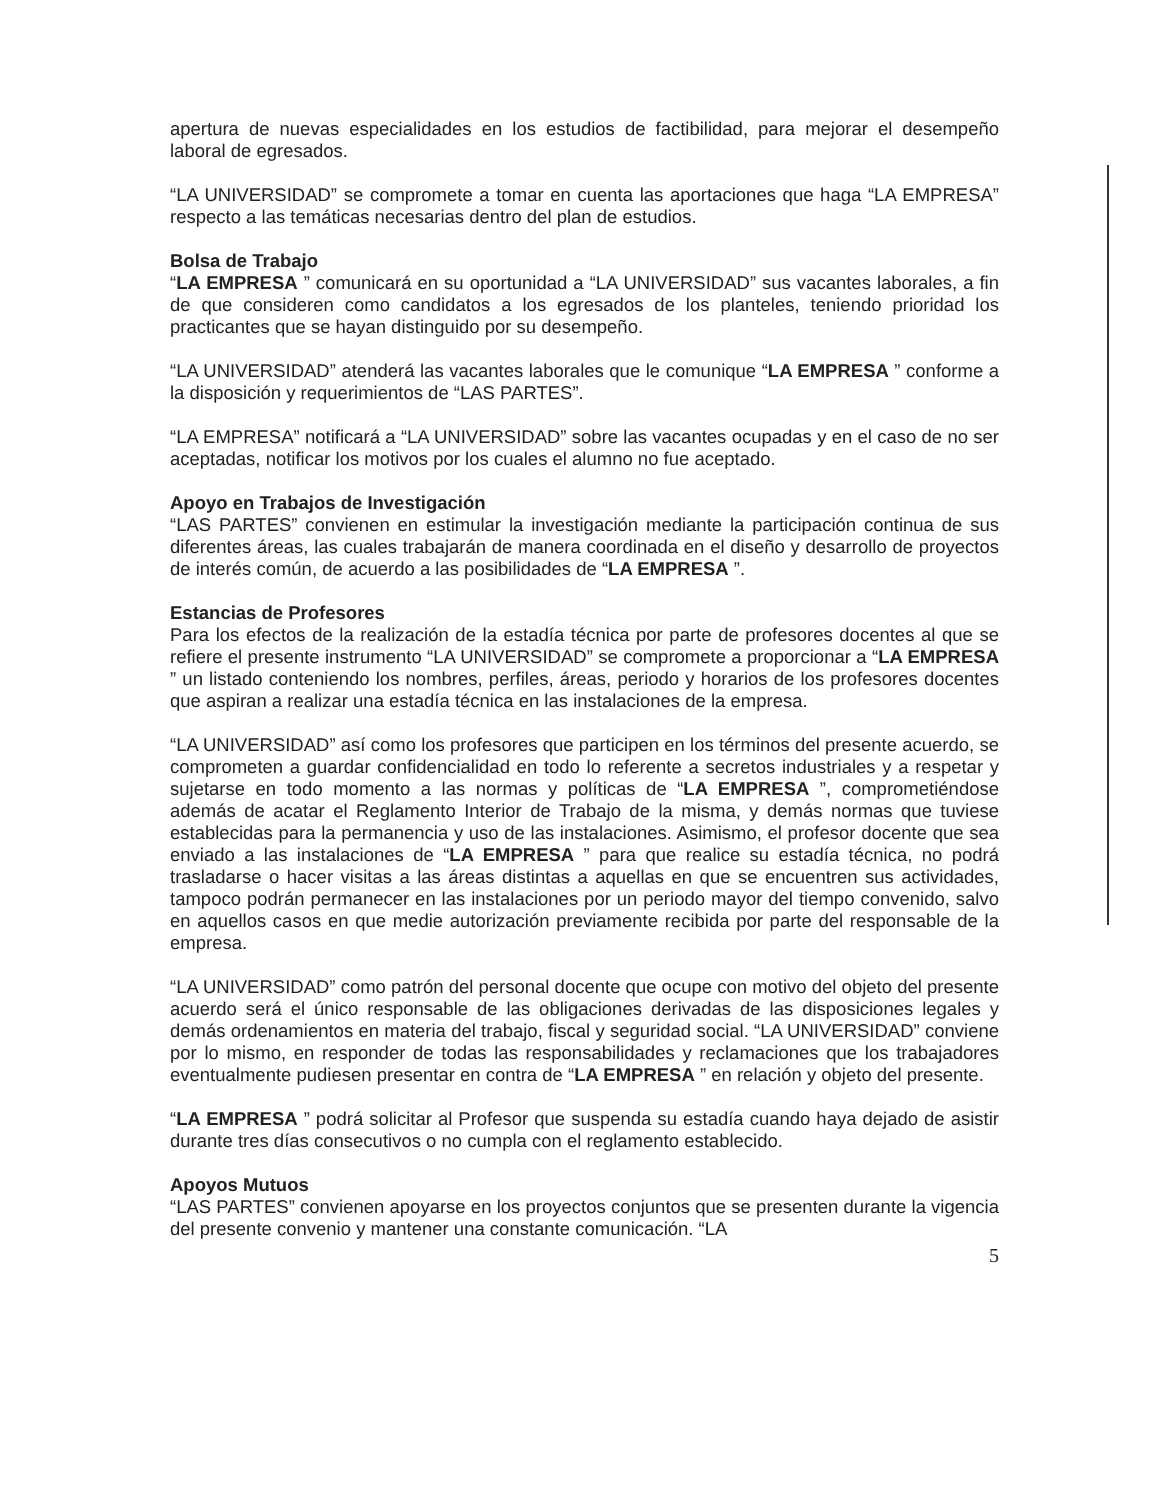apertura de nuevas especialidades en los estudios de factibilidad, para mejorar el desempeño laboral de egresados.
“LA UNIVERSIDAD” se compromete a tomar en cuenta las aportaciones que haga “LA EMPRESA” respecto a las temáticas necesarias dentro del plan de estudios.
Bolsa de Trabajo
“LA EMPRESA ” comunicará en su oportunidad a “LA UNIVERSIDAD” sus vacantes laborales, a fin de que consideren como candidatos a los egresados de los planteles, teniendo prioridad los practicantes que se hayan distinguido por su desempeño.
“LA UNIVERSIDAD” atenderá las vacantes laborales que le comunique “LA EMPRESA ” conforme a la disposición y requerimientos de “LAS PARTES”.
“LA EMPRESA” notificará a “LA UNIVERSIDAD” sobre las vacantes ocupadas y en el caso de no ser aceptadas, notificar los motivos por los cuales el alumno no fue aceptado.
Apoyo en Trabajos de Investigación
“LAS PARTES” convienen en estimular la investigación mediante la participación continua de sus diferentes áreas, las cuales trabajarán de manera coordinada en el diseño y desarrollo de proyectos de interés común, de acuerdo a las posibilidades de “LA EMPRESA ”.
Estancias de Profesores
Para los efectos de la realización de la estadía técnica por parte de profesores docentes al que se refiere el presente instrumento “LA UNIVERSIDAD” se compromete a proporcionar a “LA EMPRESA ” un listado conteniendo los nombres, perfiles, áreas, periodo y horarios de los profesores docentes que aspiran a realizar una estadía técnica en las instalaciones de la empresa.
“LA UNIVERSIDAD” así como los profesores que participen en los términos del presente acuerdo, se comprometen a guardar confidencialidad en todo lo referente a secretos industriales y a respetar y sujetarse en todo momento a las normas y políticas de “LA EMPRESA ”, comprometiéndose además de acatar el Reglamento Interior de Trabajo de la misma, y demás normas que tuviese establecidas para la permanencia y uso de las instalaciones. Asimismo, el profesor docente que sea enviado a las instalaciones de “LA EMPRESA ” para que realice su estadía técnica, no podrá trasladarse o hacer visitas a las áreas distintas a aquellas en que se encuentren sus actividades, tampoco podrán permanecer en las instalaciones por un periodo mayor del tiempo convenido, salvo en aquellos casos en que medie autorización previamente recibida por parte del responsable de la empresa.
“LA UNIVERSIDAD” como patrón del personal docente que ocupe con motivo del objeto del presente acuerdo será el único responsable de las obligaciones derivadas de las disposiciones legales y demás ordenamientos en materia del trabajo, fiscal y seguridad social. “LA UNIVERSIDAD” conviene por lo mismo, en responder de todas las responsabilidades y reclamaciones que los trabajadores eventualmente pudiesen presentar en contra de “LA EMPRESA ” en relación y objeto del presente.
“LA EMPRESA ” podrá solicitar al Profesor que suspenda su estadía cuando haya dejado de asistir durante tres días consecutivos o no cumpla con el reglamento establecido.
Apoyos Mutuos
“LAS PARTES” convienen apoyarse en los proyectos conjuntos que se presenten durante la vigencia del presente convenio y mantener una constante comunicación. “LA
5